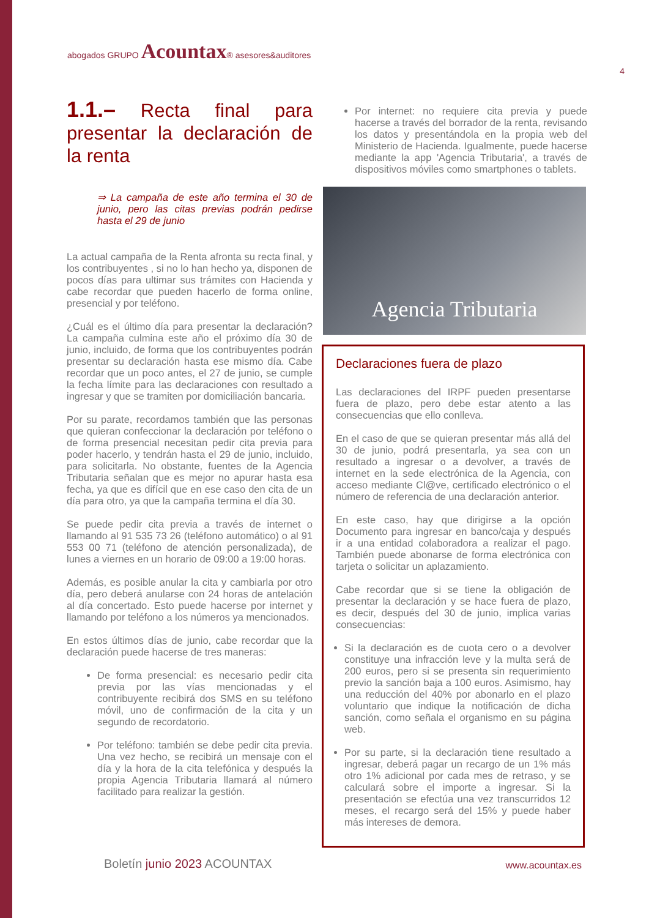abogados GRUPO Acountax® asesores&auditores
4
1.1.– Recta final para presentar la declaración de la renta
⇒ La campaña de este año termina el 30 de junio, pero las citas previas podrán pedirse hasta el 29 de junio
La actual campaña de la Renta afronta su recta final, y los contribuyentes , si no lo han hecho ya, disponen de pocos días para ultimar sus trámites con Hacienda y cabe recordar que pueden hacerlo de forma online, presencial y por teléfono.
¿Cuál es el último día para presentar la declaración? La campaña culmina este año el próximo día 30 de junio, incluido, de forma que los contribuyentes podrán presentar su declaración hasta ese mismo día. Cabe recordar que un poco antes, el 27 de junio, se cumple la fecha límite para las declaraciones con resultado a ingresar y que se tramiten por domiciliación bancaria.
Por su parate, recordamos también que las personas que quieran confeccionar la declaración por teléfono o de forma presencial necesitan pedir cita previa para poder hacerlo, y tendrán hasta el 29 de junio, incluido, para solicitarla. No obstante, fuentes de la Agencia Tributaria señalan que es mejor no apurar hasta esa fecha, ya que es difícil que en ese caso den cita de un día para otro, ya que la campaña termina el día 30.
Se puede pedir cita previa a través de internet o llamando al 91 535 73 26 (teléfono automático) o al 91 553 00 71 (teléfono de atención personalizada), de lunes a viernes en un horario de 09:00 a 19:00 horas.
Además, es posible anular la cita y cambiarla por otro día, pero deberá anularse con 24 horas de antelación al día concertado. Esto puede hacerse por internet y llamando por teléfono a los números ya mencionados.
En estos últimos días de junio, cabe recordar que la declaración puede hacerse de tres maneras:
De forma presencial: es necesario pedir cita previa por las vías mencionadas y el contribuyente recibirá dos SMS en su teléfono móvil, uno de confirmación de la cita y un segundo de recordatorio.
Por teléfono: también se debe pedir cita previa. Una vez hecho, se recibirá un mensaje con el día y la hora de la cita telefónica y después la propia Agencia Tributaria llamará al número facilitado para realizar la gestión.
Por internet: no requiere cita previa y puede hacerse a través del borrador de la renta, revisando los datos y presentándola en la propia web del Ministerio de Hacienda. Igualmente, puede hacerse mediante la app 'Agencia Tributaria', a través de dispositivos móviles como smartphones o tablets.
Agencia Tributaria
Declaraciones fuera de plazo
Las declaraciones del IRPF pueden presentarse fuera de plazo, pero debe estar atento a las consecuencias que ello conlleva.
En el caso de que se quieran presentar más allá del 30 de junio, podrá presentarla, ya sea con un resultado a ingresar o a devolver, a través de internet en la sede electrónica de la Agencia, con acceso mediante Cl@ve, certificado electrónico o el número de referencia de una declaración anterior.
En este caso, hay que dirigirse a la opción Documento para ingresar en banco/caja y después ir a una entidad colaboradora a realizar el pago. También puede abonarse de forma electrónica con tarjeta o solicitar un aplazamiento.
Cabe recordar que si se tiene la obligación de presentar la declaración y se hace fuera de plazo, es decir, después del 30 de junio, implica varias consecuencias:
Si la declaración es de cuota cero o a devolver constituye una infracción leve y la multa será de 200 euros, pero si se presenta sin requerimiento previo la sanción baja a 100 euros. Asimismo, hay una reducción del 40% por abonarlo en el plazo voluntario que indique la notificación de dicha sanción, como señala el organismo en su página web.
Por su parte, si la declaración tiene resultado a ingresar, deberá pagar un recargo de un 1% más otro 1% adicional por cada mes de retraso, y se calculará sobre el importe a ingresar. Si la presentación se efectúa una vez transcurridos 12 meses, el recargo será del 15% y puede haber más intereses de demora.
Boletín junio 2023 ACOUNTAX www.acountax.es